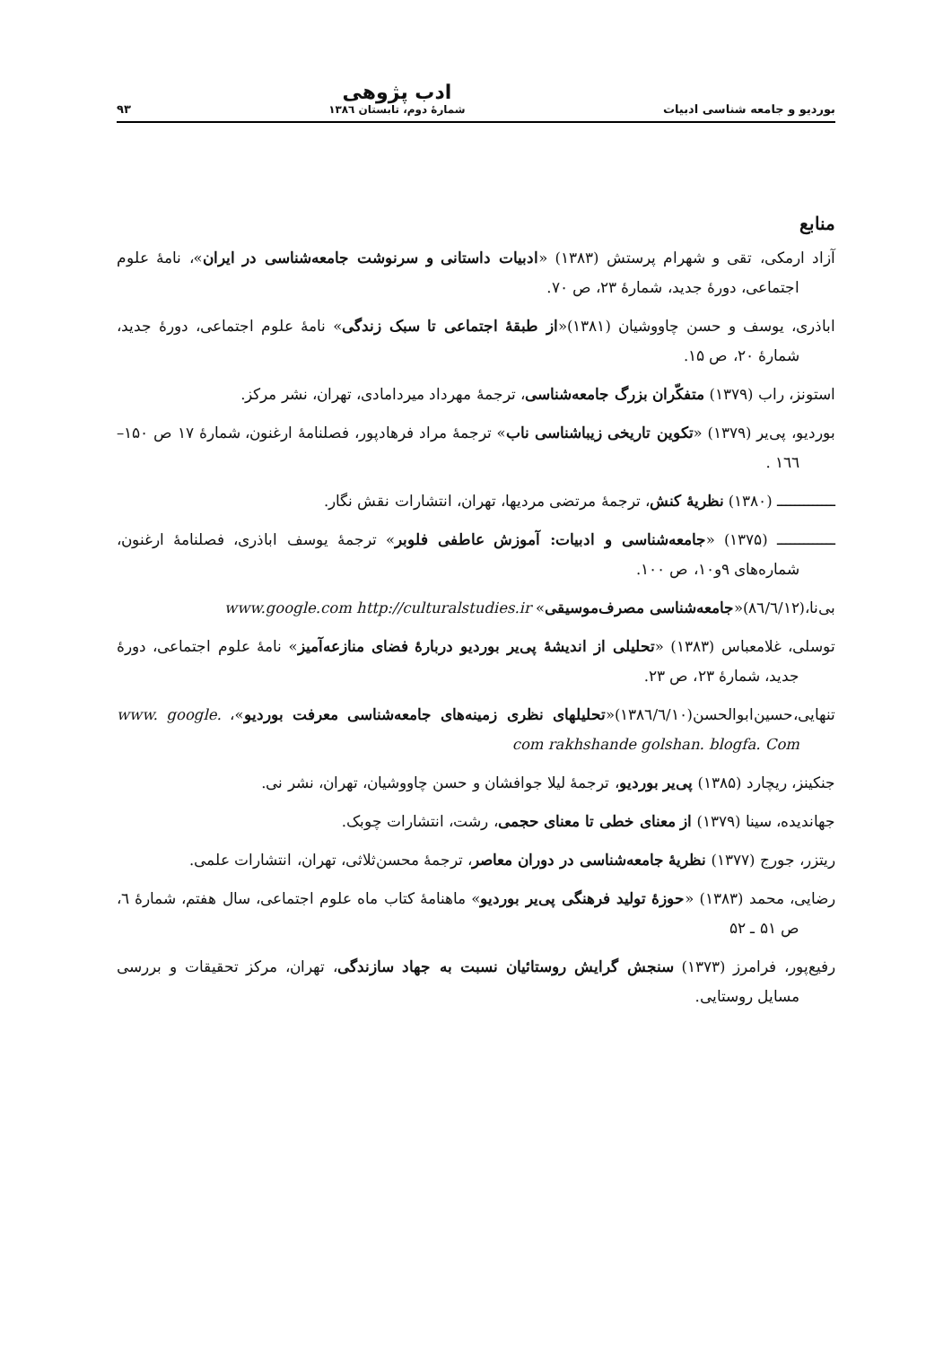بوردیو و جامعه شناسی ادبیات ادب پژوهی
شمارهٔ دوم، تابستان ۱۳۸٦ ۹۳
منابع
آزاد ارمکی، تقی و شهرام پرستش (۱۳۸۳) «ادبیات داستانی و سرنوشت جامعه‌شناسی در ایران»، نامهٔ علوم اجتماعی، دورهٔ جدید، شمارهٔ ۲۳، ص ۷۰.
اباذری، یوسف و حسن چاووشیان (۱۳۸۱)«از طبقهٔ اجتماعی تا سبک زندگی» نامهٔ علوم اجتماعی، دورهٔ جدید، شمارهٔ ۲۰، ص ۱۵.
استونز، راب (۱۳۷۹) متفکّران بزرگ جامعه‌شناسی، ترجمهٔ مهرداد میردامادی، تهران، نشر مرکز.
بوردیو، پی‌یر (۱۳۷۹) «تکوین تاریخی زیباشناسی ناب» ترجمهٔ مراد فرهادپور، فصلنامهٔ ارغنون، شمارهٔ ۱۷ ص ۱۵۰–۱٦٦ .
ـــــــــــــ (۱۳۸۰) نظریهٔ کنش، ترجمهٔ مرتضی مردیها، تهران، انتشارات نقش نگار.
ـــــــــــــ (۱۳۷۵) «جامعه‌شناسی و ادبیات: آموزش عاطفی فلوبر» ترجمهٔ یوسف اباذری، فصلنامهٔ ارغنون، شماره‌های ۹و۱۰، ص ۱۰۰.
بی‌نا،(۸٦/٦/۱۲)«جامعه‌شناسی مصرف‌موسیقی» www.google.com http://culturalstudies.ir
توسلی، غلامعباس (۱۳۸۳) «تحلیلی از اندیشهٔ پی‌یر بوردیو دربارهٔ فضای منازعه‌آمیز» نامهٔ علوم اجتماعی، دورهٔ جدید، شمارهٔ ۲۳، ص ۲۳.
تنهایی،حسین‌ابوالحسن(۱۳۸٦/٦/۱۰)«تحلیلهای نظری زمینه‌های جامعه‌شناسی معرفت بوردیو»، www. google. com rakhshande golshan. blogfa. Com
جنکینز، ریچارد (۱۳۸۵) پی‌یر بوردیو، ترجمهٔ لیلا جوافشان و حسن چاووشیان، تهران، نشر نی.
جهاندیده، سینا (۱۳۷۹) از معنای خطی تا معنای حجمی، رشت، انتشارات چوبک.
ریتزر، جورج (۱۳۷۷) نظریهٔ جامعه‌شناسی در دوران معاصر، ترجمهٔ محسن‌ثلاثی، تهران، انتشارات علمی.
رضایی، محمد (۱۳۸۳) «حوزهٔ تولید فرهنگی پی‌یر بوردیو» ماهنامهٔ کتاب ماه علوم اجتماعی، سال هفتم، شمارهٔ ٦، ص ۵۱ ـ ۵۲
رفیع‌پور، فرامرز (۱۳۷۳) سنجش گرایش روستائیان نسبت به جهاد سازندگی، تهران، مرکز تحقیقات و بررسی مسایل روستایی.